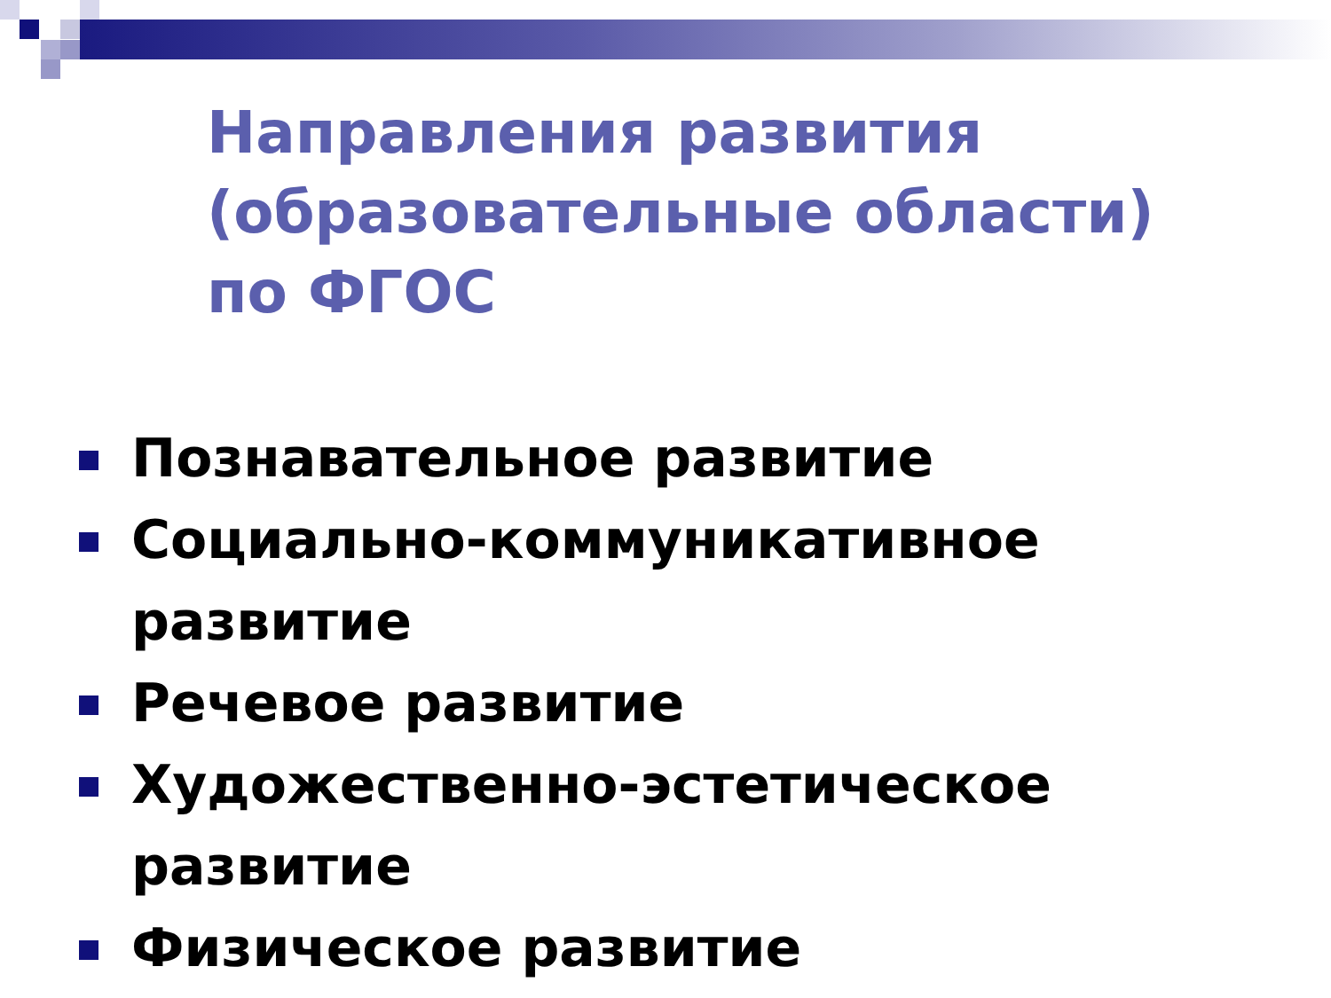Направления развития
(образовательные области)
по ФГОС
Познавательное развитие
Социально-коммуникативное развитие
Речевое развитие
Художественно-эстетическое развитие
Физическое развитие